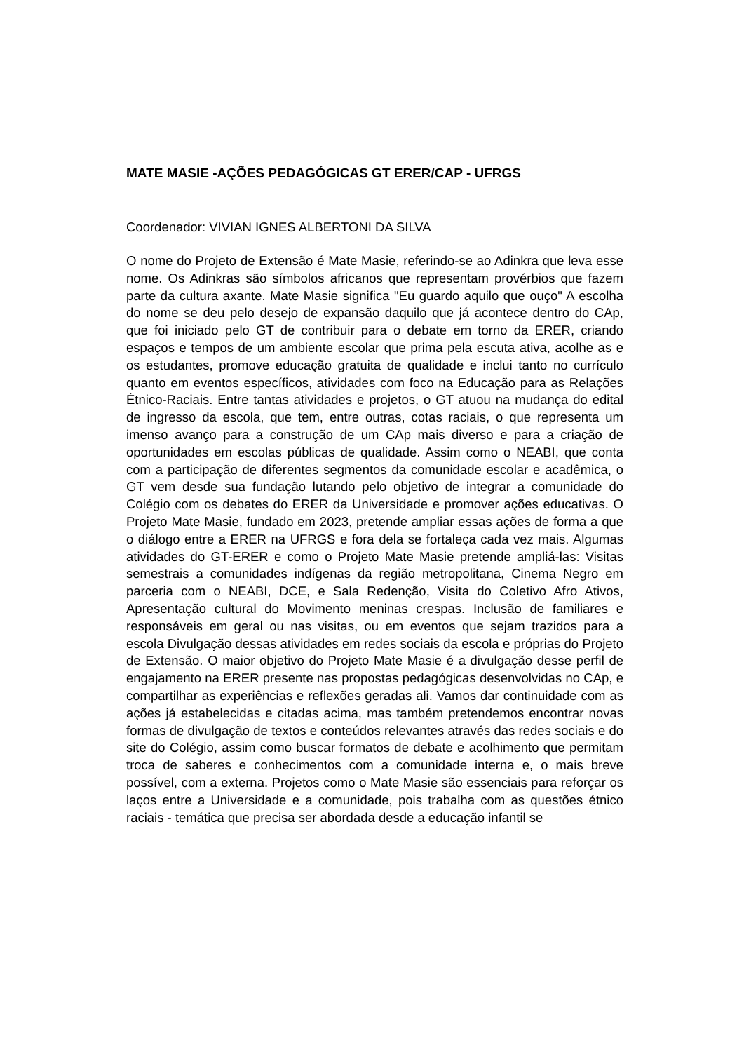MATE MASIE -AÇÕES PEDAGÓGICAS GT ERER/CAP - UFRGS
Coordenador: VIVIAN IGNES ALBERTONI DA SILVA
O nome do Projeto de Extensão é Mate Masie, referindo-se ao Adinkra que leva esse nome. Os Adinkras são símbolos africanos que representam provérbios que fazem parte da cultura axante. Mate Masie significa "Eu guardo aquilo que ouço" A escolha do nome se deu pelo desejo de expansão daquilo que já acontece dentro do CAp, que foi iniciado pelo GT de contribuir para o debate em torno da ERER, criando espaços e tempos de um ambiente escolar que prima pela escuta ativa, acolhe as e os estudantes, promove educação gratuita de qualidade e inclui tanto no currículo quanto em eventos específicos, atividades com foco na Educação para as Relações Étnico-Raciais. Entre tantas atividades e projetos, o GT atuou na mudança do edital de ingresso da escola, que tem, entre outras, cotas raciais, o que representa um imenso avanço para a construção de um CAp mais diverso e para a criação de oportunidades em escolas públicas de qualidade. Assim como o NEABI, que conta com a participação de diferentes segmentos da comunidade escolar e acadêmica, o GT vem desde sua fundação lutando pelo objetivo de integrar a comunidade do Colégio com os debates do ERER da Universidade e promover ações educativas. O Projeto Mate Masie, fundado em 2023, pretende ampliar essas ações de forma a que o diálogo entre a ERER na UFRGS e fora dela se fortaleça cada vez mais. Algumas atividades do GT-ERER e como o Projeto Mate Masie pretende ampliá-las: Visitas semestrais a comunidades indígenas da região metropolitana, Cinema Negro em parceria com o NEABI, DCE, e Sala Redenção, Visita do Coletivo Afro Ativos, Apresentação cultural do Movimento meninas crespas. Inclusão de familiares e responsáveis em geral ou nas visitas, ou em eventos que sejam trazidos para a escola Divulgação dessas atividades em redes sociais da escola e próprias do Projeto de Extensão. O maior objetivo do Projeto Mate Masie é a divulgação desse perfil de engajamento na ERER presente nas propostas pedagógicas desenvolvidas no CAp, e compartilhar as experiências e reflexões geradas ali. Vamos dar continuidade com as ações já estabelecidas e citadas acima, mas também pretendemos encontrar novas formas de divulgação de textos e conteúdos relevantes através das redes sociais e do site do Colégio, assim como buscar formatos de debate e acolhimento que permitam troca de saberes e conhecimentos com a comunidade interna e, o mais breve possível, com a externa. Projetos como o Mate Masie são essenciais para reforçar os laços entre a Universidade e a comunidade, pois trabalha com as questões étnico raciais - temática que precisa ser abordada desde a educação infantil se